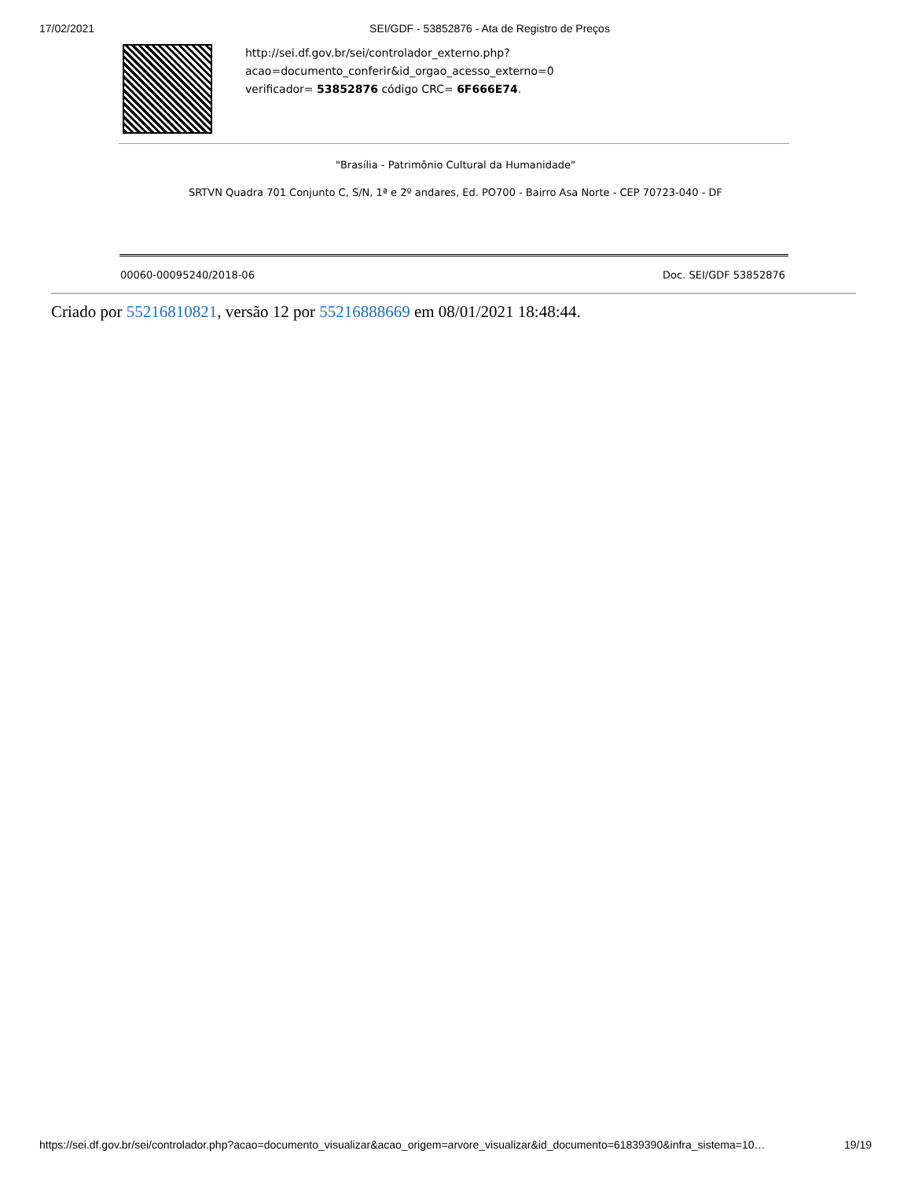17/02/2021 SEI/GDF - 53852876 - Ata de Registro de Preços
http://sei.df.gov.br/sei/controlador_externo.php?
acao=documento_conferir&id_orgao_acesso_externo=0
verificador= 53852876 código CRC= 6F666E74.
"Brasília - Patrimônio Cultural da Humanidade"
SRTVN Quadra 701 Conjunto C, S/N, 1ª e 2º andares, Ed. PO700 - Bairro Asa Norte - CEP 70723-040 - DF
00060-00095240/2018-06 Doc. SEI/GDF 53852876
Criado por 55216810821, versão 12 por 55216888669 em 08/01/2021 18:48:44.
https://sei.df.gov.br/sei/controlador.php?acao=documento_visualizar&acao_origem=arvore_visualizar&id_documento=61839390&infra_sistema=10… 19/19